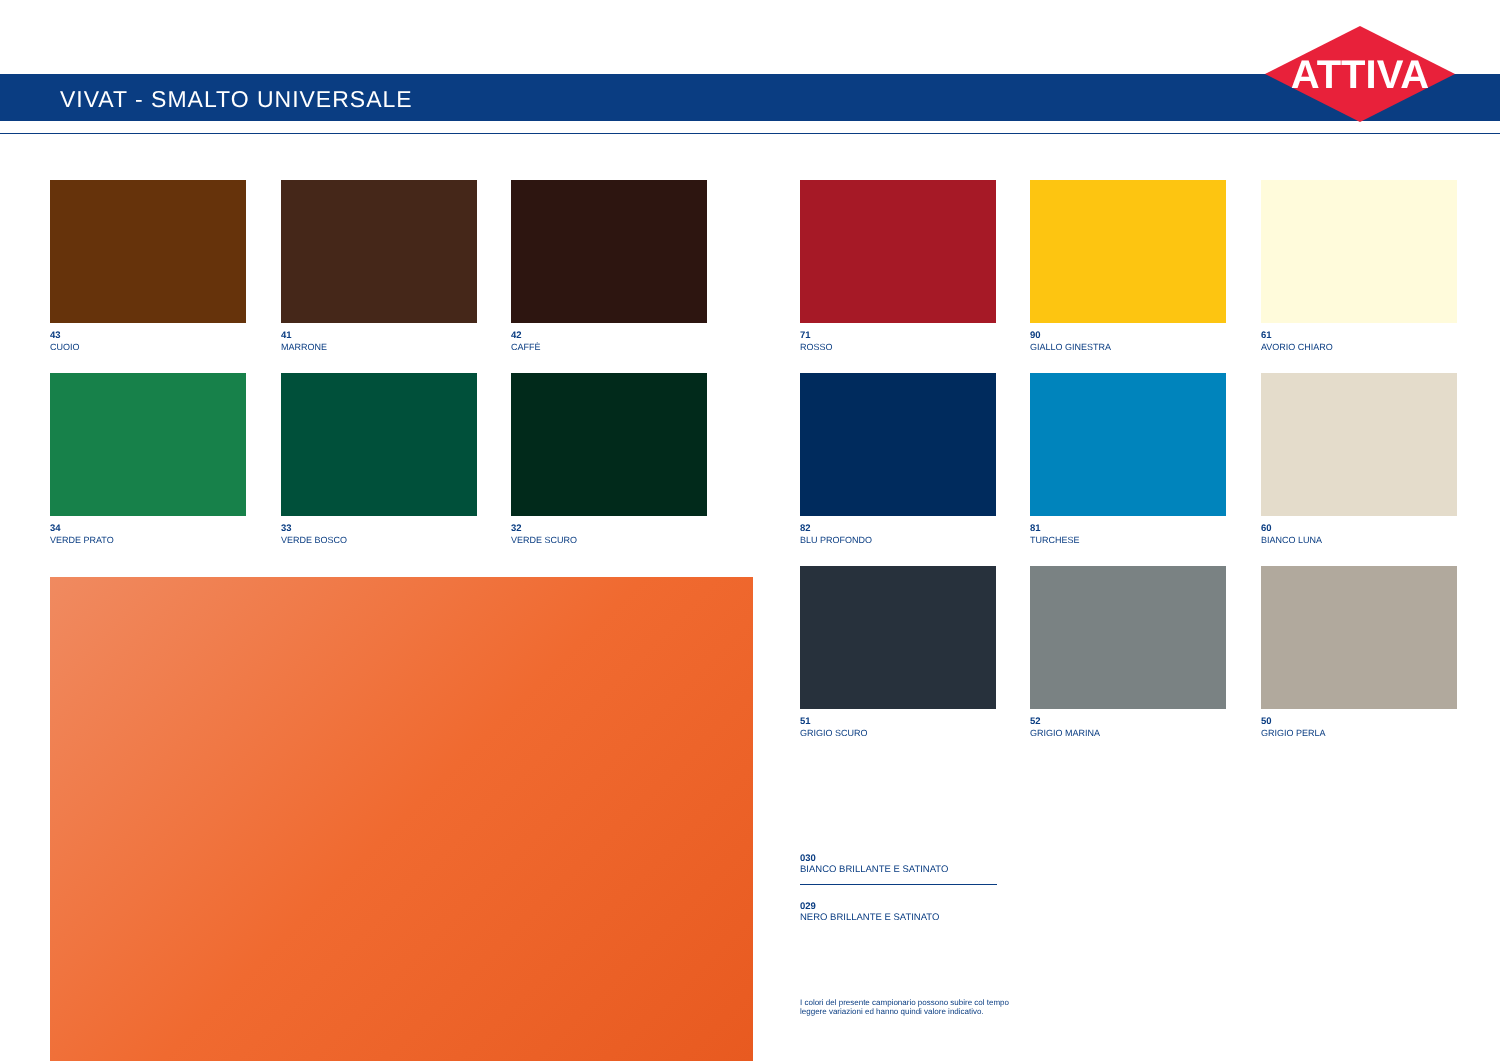VIVAT - SMALTO UNIVERSALE
ATTIVA
43
CUOIO
41
MARRONE
42
CAFFÈ
71
ROSSO
90
GIALLO GINESTRA
61
AVORIO CHIARO
34
VERDE PRATO
33
VERDE BOSCO
32
VERDE SCURO
82
BLU PROFONDO
81
TURCHESE
60
BIANCO LUNA
51
GRIGIO SCURO
52
GRIGIO MARINA
50
GRIGIO PERLA
030
BIANCO BRILLANTE E SATINATO
029
NERO BRILLANTE E SATINATO
I colori del presente campionario possono subire col tempo
leggere variazioni ed hanno quindi valore indicativo.